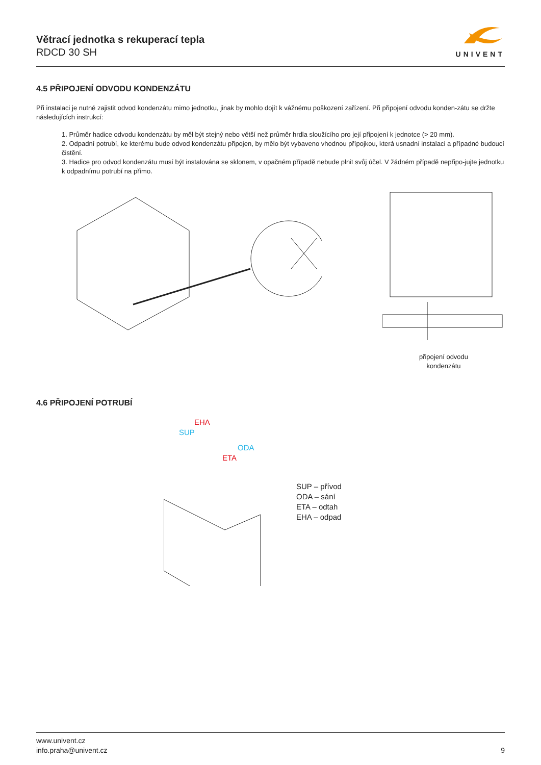Větrací jednotka s rekuperací tepla
RDCD 30 SH
UNIVENT
4.5 PŘIPOJENÍ ODVODU KONDENZÁTU
Při instalaci je nutné zajistit odvod kondenzátu mimo jednotku, jinak by mohlo dojít k vážnému poškození zařízení. Při připojení odvodu konden-zátu se držte následujících instrukcí:
1. Průměr hadice odvodu kondenzátu by měl být stejný nebo větší než průměr hrdla sloužícího pro její připojení k jednotce (> 20 mm).
2. Odpadní potrubí, ke kterému bude odvod kondenzátu připojen, by mělo být vybaveno vhodnou přípojkou, která usnadní instalaci a případné budoucí čistění.
3. Hadice pro odvod kondenzátu musí být instalována se sklonem, v opačném případě nebude plnit svůj účel. V žádném případě nepřipo-jujte jednotku k odpadnímu potrubí na přímo.
připojení odvodu
kondenzátu
4.6 PŘIPOJENÍ POTRUBÍ
EHA
SUP
ODA
ETA
SUP – přívod
ODA – sání
ETA – odtah
EHA – odpad
www.univent.cz
info.praha@univent.cz
9